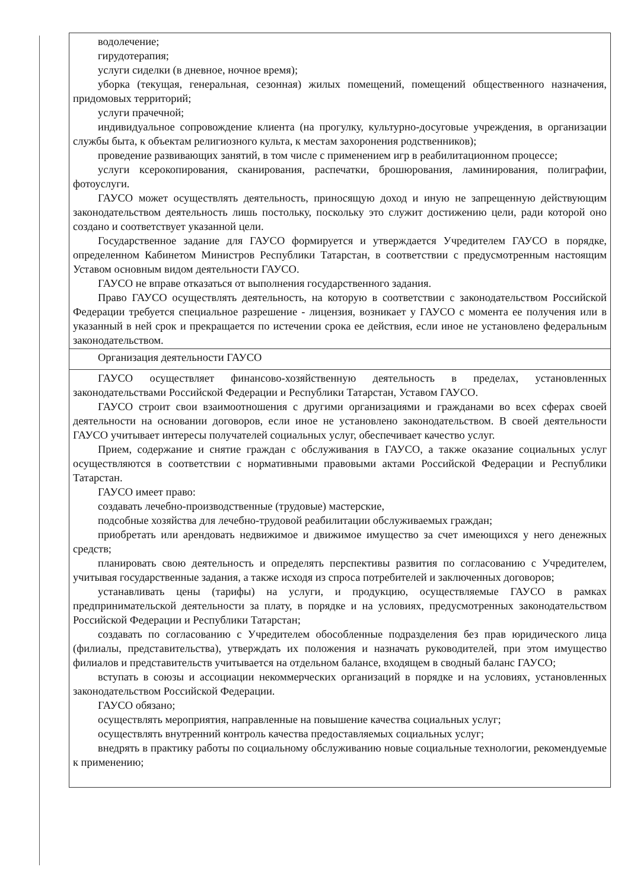| водолечение; гирудотерапия; услуги сиделки (в дневное, ночное время); уборка (текущая, генеральная, сезонная) жилых помещений, помещений общественного назначения, придомовых территорий; услуги прачечной; индивидуальное сопровождение клиента (на прогулку, культурно-досуговые учреждения, в организации службы быта, к объектам религиозного культа, к местам захоронения родственников); проведение развивающих занятий, в том числе с применением игр в реабилитационном процессе; услуги ксерокопирования, сканирования, распечатки, брошюрования, ламинирования, полиграфии, фотоуслуги. ГАУСО может осуществлять деятельность, приносящую доход и иную не запрещенную действующим законодательством деятельность лишь постольку, поскольку это служит достижению цели, ради которой оно создано и соответствует указанной цели. Государственное задание для ГАУСО формируется и утверждается Учредителем ГАУСО в порядке, определенном Кабинетом Министров Республики Татарстан, в соответствии с предусмотренным настоящим Уставом основным видом деятельности ГАУСО. ГАУСО не вправе отказаться от выполнения государственного задания. Право ГАУСО осуществлять деятельность, на которую в соответствии с законодательством Российской Федерации требуется специальное разрешение - лицензия, возникает у ГАУСО с момента ее получения или в указанный в ней срок и прекращается по истечении срока ее действия, если иное не установлено федеральным законодательством. |
| Организация деятельности ГАУСО |
| ГАУСО осуществляет финансово-хозяйственную деятельность в пределах, установленных законодательствами Российской Федерации и Республики Татарстан, Уставом ГАУСО. ГАУСО строит свои взаимоотношения с другими организациями и гражданами во всех сферах своей деятельности на основании договоров, если иное не установлено законодательством. В своей деятельности ГАУСО учитывает интересы получателей социальных услуг, обеспечивает качество услуг. Прием, содержание и снятие граждан с обслуживания в ГАУСО, а также оказание социальных услуг осуществляются в соответствии с нормативными правовыми актами Российской Федерации и Республики Татарстан. ГАУСО имеет право: создавать лечебно-производственные (трудовые) мастерские, подсобные хозяйства для лечебно-трудовой реабилитации обслуживаемых граждан; приобретать или арендовать недвижимое и движимое имущество за счет имеющихся у него денежных средств; планировать свою деятельность и определять перспективы развития по согласованию с Учредителем, учитывая государственные задания, а также исходя из спроса потребителей и заключенных договоров; устанавливать цены (тарифы) на услуги, и продукцию, осуществляемые ГАУСО в рамках предпринимательской деятельности за плату, в порядке и на условиях, предусмотренных законодательством Российской Федерации и Республики Татарстан; создавать по согласованию с Учредителем обособленные подразделения без прав юридического лица (филиалы, представительства), утверждать их положения и назначать руководителей, при этом имущество филиалов и представительств учитывается на отдельном балансе, входящем в сводный баланс ГАУСО; вступать в союзы и ассоциации некоммерческих организаций в порядке и на условиях, установленных законодательством Российской Федерации. ГАУСО обязано; осуществлять мероприятия, направленные на повышение качества социальных услуг; осуществлять внутренний контроль качества предоставляемых социальных услуг; внедрять в практику работы по социальному обслуживанию новые социальные технологии, рекомендуемые к применению; |